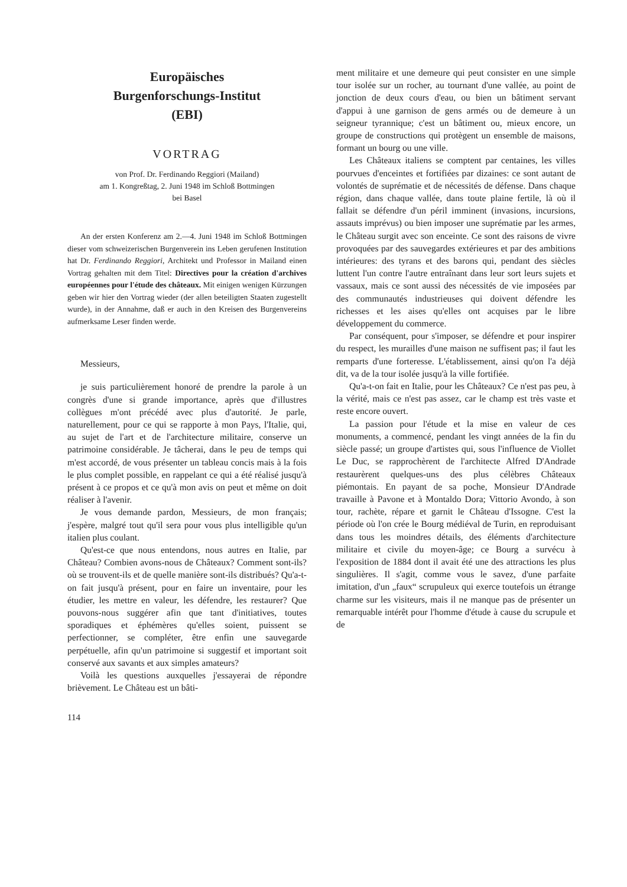Europäisches
Burgenforschungs-Institut
(EBI)
VORTRAG
von Prof. Dr. Ferdinando Reggiori (Mailand)
am 1. Kongreßtag, 2. Juni 1948 im Schloß Bottmingen
bei Basel
An der ersten Konferenz am 2.—4. Juni 1948 im Schloß Bottmingen dieser vom schweizerischen Burgenverein ins Leben gerufenen Institution hat Dr. Ferdinando Reggiori, Architekt und Professor in Mailand einen Vortrag gehalten mit dem Titel: Directives pour la création d'archives européennes pour l'étude des châteaux. Mit einigen wenigen Kürzungen geben wir hier den Vortrag wieder (der allen beteiligten Staaten zugestellt wurde), in der Annahme, daß er auch in den Kreisen des Burgenvereins aufmerksame Leser finden werde.
Messieurs,
je suis particulièrement honoré de prendre la parole à un congrès d'une si grande importance, après que d'illustres collègues m'ont précédé avec plus d'autorité. Je parle, naturellement, pour ce qui se rapporte à mon Pays, l'Italie, qui, au sujet de l'art et de l'architecture militaire, conserve un patrimoine considérable. Je tâcherai, dans le peu de temps qui m'est accordé, de vous présenter un tableau concis mais à la fois le plus complet possible, en rappelant ce qui a été réalisé jusqu'à présent à ce propos et ce qu'à mon avis on peut et même on doit réaliser à l'avenir.
Je vous demande pardon, Messieurs, de mon français; j'espère, malgré tout qu'il sera pour vous plus intelligible qu'un italien plus coulant.
Qu'est-ce que nous entendons, nous autres en Italie, par Château? Combien avons-nous de Châteaux? Comment sont-ils? où se trouvent-ils et de quelle manière sont-ils distribués? Qu'a-t-on fait jusqu'à présent, pour en faire un inventaire, pour les étudier, les mettre en valeur, les défendre, les restaurer? Que pouvons-nous suggérer afin que tant d'initiatives, toutes sporadiques et éphémères qu'elles soient, puissent se perfectionner, se compléter, être enfin une sauvegarde perpétuelle, afin qu'un patrimoine si suggestif et important soit conservé aux savants et aux simples amateurs?
Voilà les questions auxquelles j'essayerai de répondre brièvement. Le Château est un bâti-
114
ment militaire et une demeure qui peut consister en une simple tour isolée sur un rocher, au tournant d'une vallée, au point de jonction de deux cours d'eau, ou bien un bâtiment servant d'appui à une garnison de gens armés ou de demeure à un seigneur tyrannique; c'est un bâtiment ou, mieux encore, un groupe de constructions qui protègent un ensemble de maisons, formant un bourg ou une ville.
Les Châteaux italiens se comptent par centaines, les villes pourvues d'enceintes et fortifiées par dizaines: ce sont autant de volontés de suprématie et de nécessités de défense. Dans chaque région, dans chaque vallée, dans toute plaine fertile, là où il fallait se défendre d'un péril imminent (invasions, incursions, assauts imprévus) ou bien imposer une suprématie par les armes, le Château surgit avec son enceinte. Ce sont des raisons de vivre provoquées par des sauvegardes extérieures et par des ambitions intérieures: des tyrans et des barons qui, pendant des siècles luttent l'un contre l'autre entraînant dans leur sort leurs sujets et vassaux, mais ce sont aussi des nécessités de vie imposées par des communautés industrieuses qui doivent défendre les richesses et les aises qu'elles ont acquises par le libre développement du commerce.
Par conséquent, pour s'imposer, se défendre et pour inspirer du respect, les murailles d'une maison ne suffisent pas; il faut les remparts d'une forteresse. L'établissement, ainsi qu'on l'a déjà dit, va de la tour isolée jusqu'à la ville fortifiée.
Qu'a-t-on fait en Italie, pour les Châteaux? Ce n'est pas peu, à la vérité, mais ce n'est pas assez, car le champ est très vaste et reste encore ouvert.
La passion pour l'étude et la mise en valeur de ces monuments, a commencé, pendant les vingt années de la fin du siècle passé; un groupe d'artistes qui, sous l'influence de Viollet Le Duc, se rapprochèrent de l'architecte Alfred D'Andrade restaurèrent quelques-uns des plus célèbres Châteaux piémontais. En payant de sa poche, Monsieur D'Andrade travaille à Pavone et à Montaldo Dora; Vittorio Avondo, à son tour, rachète, répare et garnit le Château d'Issogne. C'est la période où l'on crée le Bourg médiéval de Turin, en reproduisant dans tous les moindres détails, des éléments d'architecture militaire et civile du moyen-âge; ce Bourg a survécu à l'exposition de 1884 dont il avait été une des attractions les plus singulières. Il s'agit, comme vous le savez, d'une parfaite imitation, d'un „faux“ scrupuleux qui exerce toutefois un étrange charme sur les visiteurs, mais il ne manque pas de présenter un remarquable intérêt pour l'homme d'étude à cause du scrupule et de